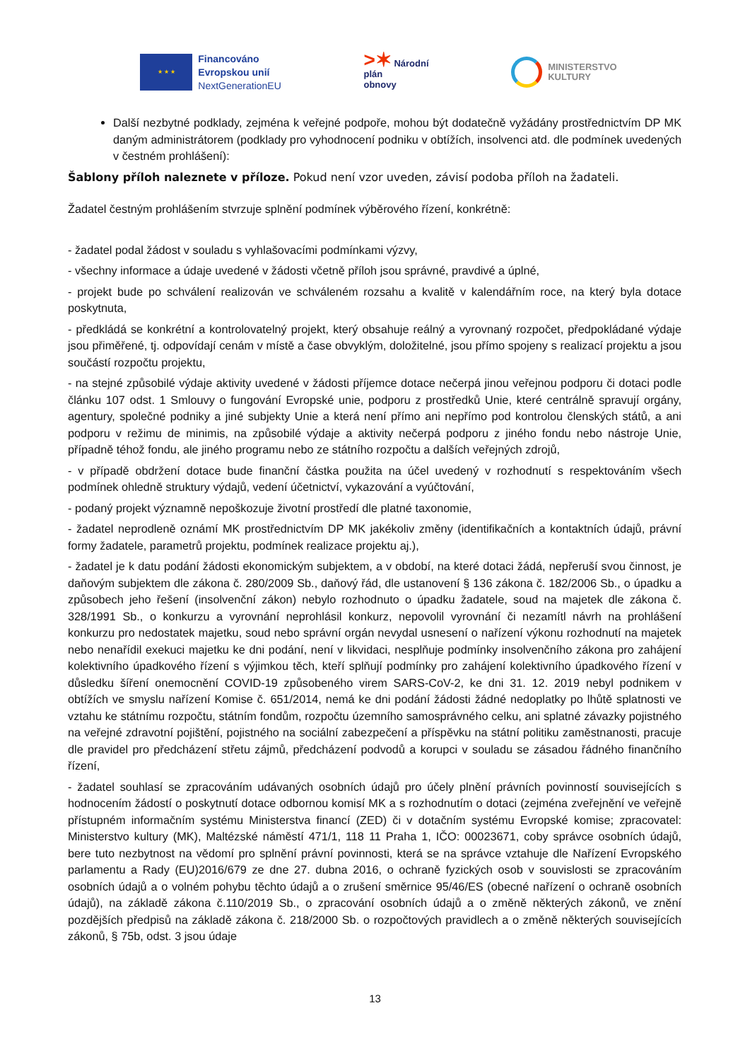★ ★ ★
Financováno
Evropskou unií
NextGenerationEU
>✶ Národní
plán
obnovy
MINISTERSTVO
KULTURY
Další nezbytné podklady, zejména k veřejné podpoře, mohou být dodatečně vyžádány prostřednictvím DP MK daným administrátorem (podklady pro vyhodnocení podniku v obtížích, insolvenci atd. dle podmínek uvedených v čestném prohlášení):
Šablony příloh naleznete v příloze. Pokud není vzor uveden, závisí podoba příloh na žadateli.
Žadatel čestným prohlášením stvrzuje splnění podmínek výběrového řízení, konkrétně:
- žadatel podal žádost v souladu s vyhlašovacími podmínkami výzvy,
- všechny informace a údaje uvedené v žádosti včetně příloh jsou správné, pravdivé a úplné,
- projekt bude po schválení realizován ve schváleném rozsahu a kvalitě v kalendářním roce, na který byla dotace poskytnuta,
- předkládá se konkrétní a kontrolovatelný projekt, který obsahuje reálný a vyrovnaný rozpočet, předpokládané výdaje jsou přiměřené, tj. odpovídají cenám v místě a čase obvyklým, doložitelné, jsou přímo spojeny s realizací projektu a jsou součástí rozpočtu projektu,
- na stejné způsobilé výdaje aktivity uvedené v žádosti příjemce dotace nečerpá jinou veřejnou podporu či dotaci podle článku 107 odst. 1 Smlouvy o fungování Evropské unie, podporu z prostředků Unie, které centrálně spravují orgány, agentury, společné podniky a jiné subjekty Unie a která není přímo ani nepřímo pod kontrolou členských států, a ani podporu v režimu de minimis, na způsobilé výdaje a aktivity nečerpá podporu z jiného fondu nebo nástroje Unie, případně téhož fondu, ale jiného programu nebo ze státního rozpočtu a dalších veřejných zdrojů,
- v případě obdržení dotace bude finanční částka použita na účel uvedený v rozhodnutí s respektováním všech podmínek ohledně struktury výdajů, vedení účetnictví, vykazování a vyúčtování,
- podaný projekt významně nepoškozuje životní prostředí dle platné taxonomie,
- žadatel neprodleně oznámí MK prostřednictvím DP MK jakékoliv změny (identifikačních a kontaktních údajů, právní formy žadatele, parametrů projektu, podmínek realizace projektu aj.),
- žadatel je k datu podání žádosti ekonomickým subjektem, a v období, na které dotaci žádá, nepřeruší svou činnost, je daňovým subjektem dle zákona č. 280/2009 Sb., daňový řád, dle ustanovení § 136 zákona č. 182/2006 Sb., o úpadku a způsobech jeho řešení (insolvenční zákon) nebylo rozhodnuto o úpadku žadatele, soud na majetek dle zákona č. 328/1991 Sb., o konkurzu a vyrovnání neprohlásil konkurz, nepovolil vyrovnání či nezamítl návrh na prohlášení konkurzu pro nedostatek majetku, soud nebo správní orgán nevydal usnesení o nařízení výkonu rozhodnutí na majetek nebo nenařídil exekuci majetku ke dni podání, není v likvidaci, nesplňuje podmínky insolvenčního zákona pro zahájení kolektivního úpadkového řízení s výjimkou těch, kteří splňují podmínky pro zahájení kolektivního úpadkového řízení v důsledku šíření onemocnění COVID-19 způsobeného virem SARS-CoV-2, ke dni 31. 12. 2019 nebyl podnikem v obtížích ve smyslu nařízení Komise č. 651/2014, nemá ke dni podání žádosti žádné nedoplatky po lhůtě splatnosti ve vztahu ke státnímu rozpočtu, státním fondům, rozpočtu územního samosprávného celku, ani splatné závazky pojistného na veřejné zdravotní pojištění, pojistného na sociální zabezpečení a příspěvku na státní politiku zaměstnanosti, pracuje dle pravidel pro předcházení střetu zájmů, předcházení podvodů a korupci v souladu se zásadou řádného finančního řízení,
- žadatel souhlasí se zpracováním udávaných osobních údajů pro účely plnění právních povinností souvisejících s hodnocením žádostí o poskytnutí dotace odbornou komisí MK a s rozhodnutím o dotaci (zejména zveřejnění ve veřejně přístupném informačním systému Ministerstva financí (ZED) či v dotačním systému Evropské komise; zpracovatel: Ministerstvo kultury (MK), Maltézské náměstí 471/1, 118 11 Praha 1, IČO: 00023671, coby správce osobních údajů, bere tuto nezbytnost na vědomí pro splnění právní povinnosti, která se na správce vztahuje dle Nařízení Evropského parlamentu a Rady (EU)2016/679 ze dne 27. dubna 2016, o ochraně fyzických osob v souvislosti se zpracováním osobních údajů a o volném pohybu těchto údajů a o zrušení směrnice 95/46/ES (obecné nařízení o ochraně osobních údajů), na základě zákona č.110/2019 Sb., o zpracování osobních údajů a o změně některých zákonů, ve znění pozdějších předpisů na základě zákona č. 218/2000 Sb. o rozpočtových pravidlech a o změně některých souvisejících zákonů, § 75b, odst. 3 jsou údaje
13